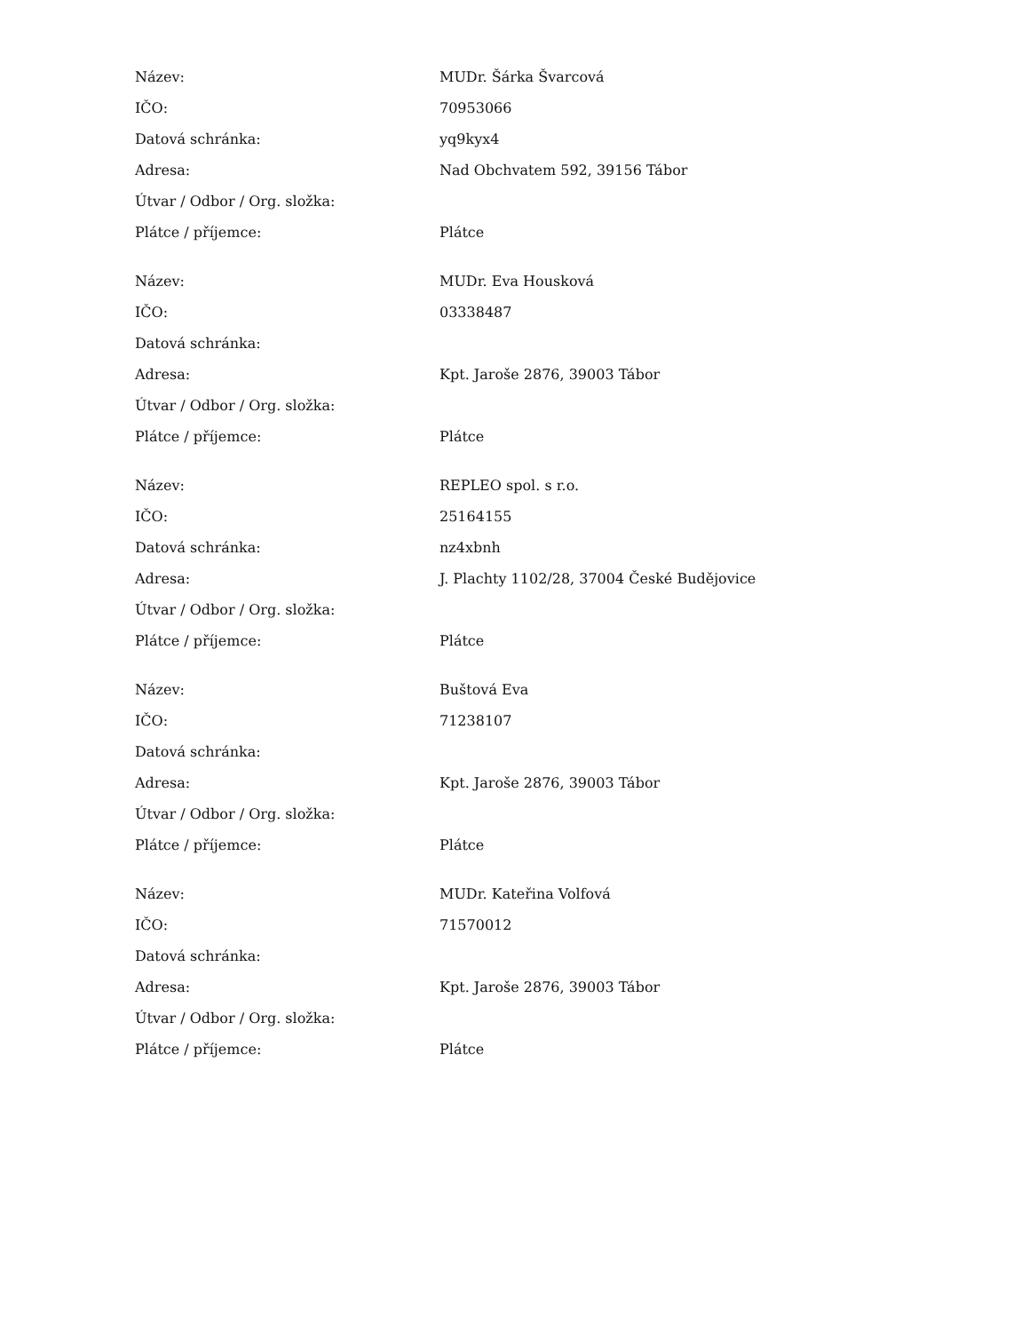| Název: | MUDr. Šárka Švarcová |
| IČO: | 70953066 |
| Datová schránka: | yq9kyx4 |
| Adresa: | Nad Obchvatem 592, 39156 Tábor |
| Útvar / Odbor / Org. složka: | |
| Plátce / příjemce: | Plátce |
| Název: | MUDr. Eva Housková |
| IČO: | 03338487 |
| Datová schránka: | |
| Adresa: | Kpt. Jaroše 2876, 39003 Tábor |
| Útvar / Odbor / Org. složka: | |
| Plátce / příjemce: | Plátce |
| Název: | REPLEO spol. s r.o. |
| IČO: | 25164155 |
| Datová schránka: | nz4xbnh |
| Adresa: | J. Plachty 1102/28, 37004 České Budějovice |
| Útvar / Odbor / Org. složka: | |
| Plátce / příjemce: | Plátce |
| Název: | Buštová Eva |
| IČO: | 71238107 |
| Datová schránka: | |
| Adresa: | Kpt. Jaroše 2876, 39003 Tábor |
| Útvar / Odbor / Org. složka: | |
| Plátce / příjemce: | Plátce |
| Název: | MUDr. Kateřina Volfová |
| IČO: | 71570012 |
| Datová schránka: | |
| Adresa: | Kpt. Jaroše 2876, 39003 Tábor |
| Útvar / Odbor / Org. složka: | |
| Plátce / příjemce: | Plátce |